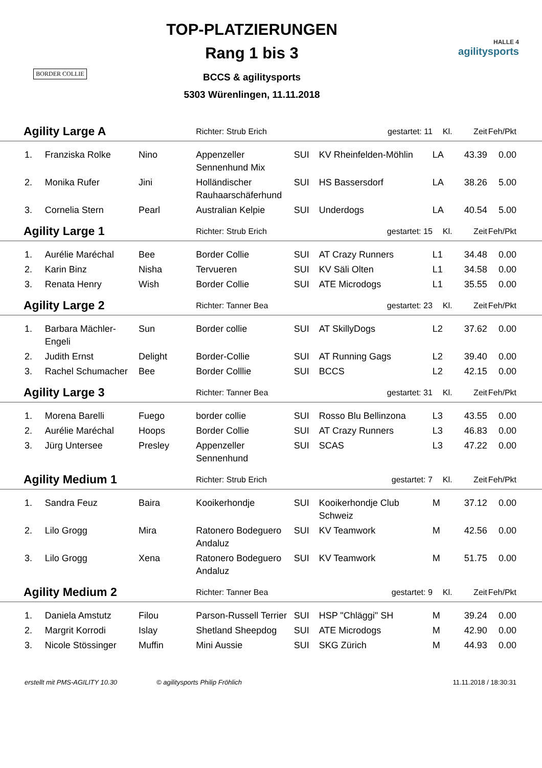BORDER COLLIE
TOP-PLATZIERUNGEN
Rang 1 bis 3
BCCS & agilitysports
5303 Würenlingen, 11.11.2018
HALLE 4
agilitysports
| Agility Large A | | | Richter: Strub Erich | | gestartet: 11 | Kl. | Zeit | Feh/Pkt |
| 1. | Franziska Rolke | Nino | Appenzeller Sennenhund Mix | SUI | KV Rheinfelden-Möhlin | LA | 43.39 | 0.00 |
| 2. | Monika Rufer | Jini | Holländischer Rauhaarschäferhund | SUI | HS Bassersdorf | LA | 38.26 | 5.00 |
| 3. | Cornelia Stern | Pearl | Australian Kelpie | SUI | Underdogs | LA | 40.54 | 5.00 |
| Agility Large 1 | | | Richter: Strub Erich | | gestartet: 15 | Kl. | Zeit | Feh/Pkt |
| 1. | Aurélie Maréchal | Bee | Border Collie | SUI | AT Crazy Runners | L1 | 34.48 | 0.00 |
| 2. | Karin Binz | Nisha | Tervueren | SUI | KV Säli Olten | L1 | 34.58 | 0.00 |
| 3. | Renata Henry | Wish | Border Collie | SUI | ATE Microdogs | L1 | 35.55 | 0.00 |
| Agility Large 2 | | | Richter: Tanner Bea | | gestartet: 23 | Kl. | Zeit | Feh/Pkt |
| 1. | Barbara Mächler-Engeli | Sun | Border collie | SUI | AT SkillyDogs | L2 | 37.62 | 0.00 |
| 2. | Judith Ernst | Delight | Border-Collie | SUI | AT Running Gags | L2 | 39.40 | 0.00 |
| 3. | Rachel Schumacher | Bee | Border Colllie | SUI | BCCS | L2 | 42.15 | 0.00 |
| Agility Large 3 | | | Richter: Tanner Bea | | gestartet: 31 | Kl. | Zeit | Feh/Pkt |
| 1. | Morena Barelli | Fuego | border collie | SUI | Rosso Blu Bellinzona | L3 | 43.55 | 0.00 |
| 2. | Aurélie Maréchal | Hoops | Border Collie | SUI | AT Crazy Runners | L3 | 46.83 | 0.00 |
| 3. | Jürg Untersee | Presley | Appenzeller Sennenhund | SUI | SCAS | L3 | 47.22 | 0.00 |
| Agility Medium 1 | | | Richter: Strub Erich | | gestartet: 7 | Kl. | Zeit | Feh/Pkt |
| 1. | Sandra Feuz | Baira | Kooikerhondje | SUI | Kooikerhondje Club Schweiz | M | 37.12 | 0.00 |
| 2. | Lilo Grogg | Mira | Ratonero Bodeguero Andaluz | SUI | KV Teamwork | M | 42.56 | 0.00 |
| 3. | Lilo Grogg | Xena | Ratonero Bodeguero Andaluz | SUI | KV Teamwork | M | 51.75 | 0.00 |
| Agility Medium 2 | | | Richter: Tanner Bea | | gestartet: 9 | Kl. | Zeit | Feh/Pkt |
| 1. | Daniela Amstutz | Filou | Parson-Russell Terrier | SUI | HSP "Chläggi" SH | M | 39.24 | 0.00 |
| 2. | Margrit Korrodi | Islay | Shetland Sheepdog | SUI | ATE Microdogs | M | 42.90 | 0.00 |
| 3. | Nicole Stössinger | Muffin | Mini Aussie | SUI | SKG Zürich | M | 44.93 | 0.00 |
erstellt mit PMS-AGILITY 10.30 © agilitysports Philip Fröhlich 11.11.2018 / 18:30:31